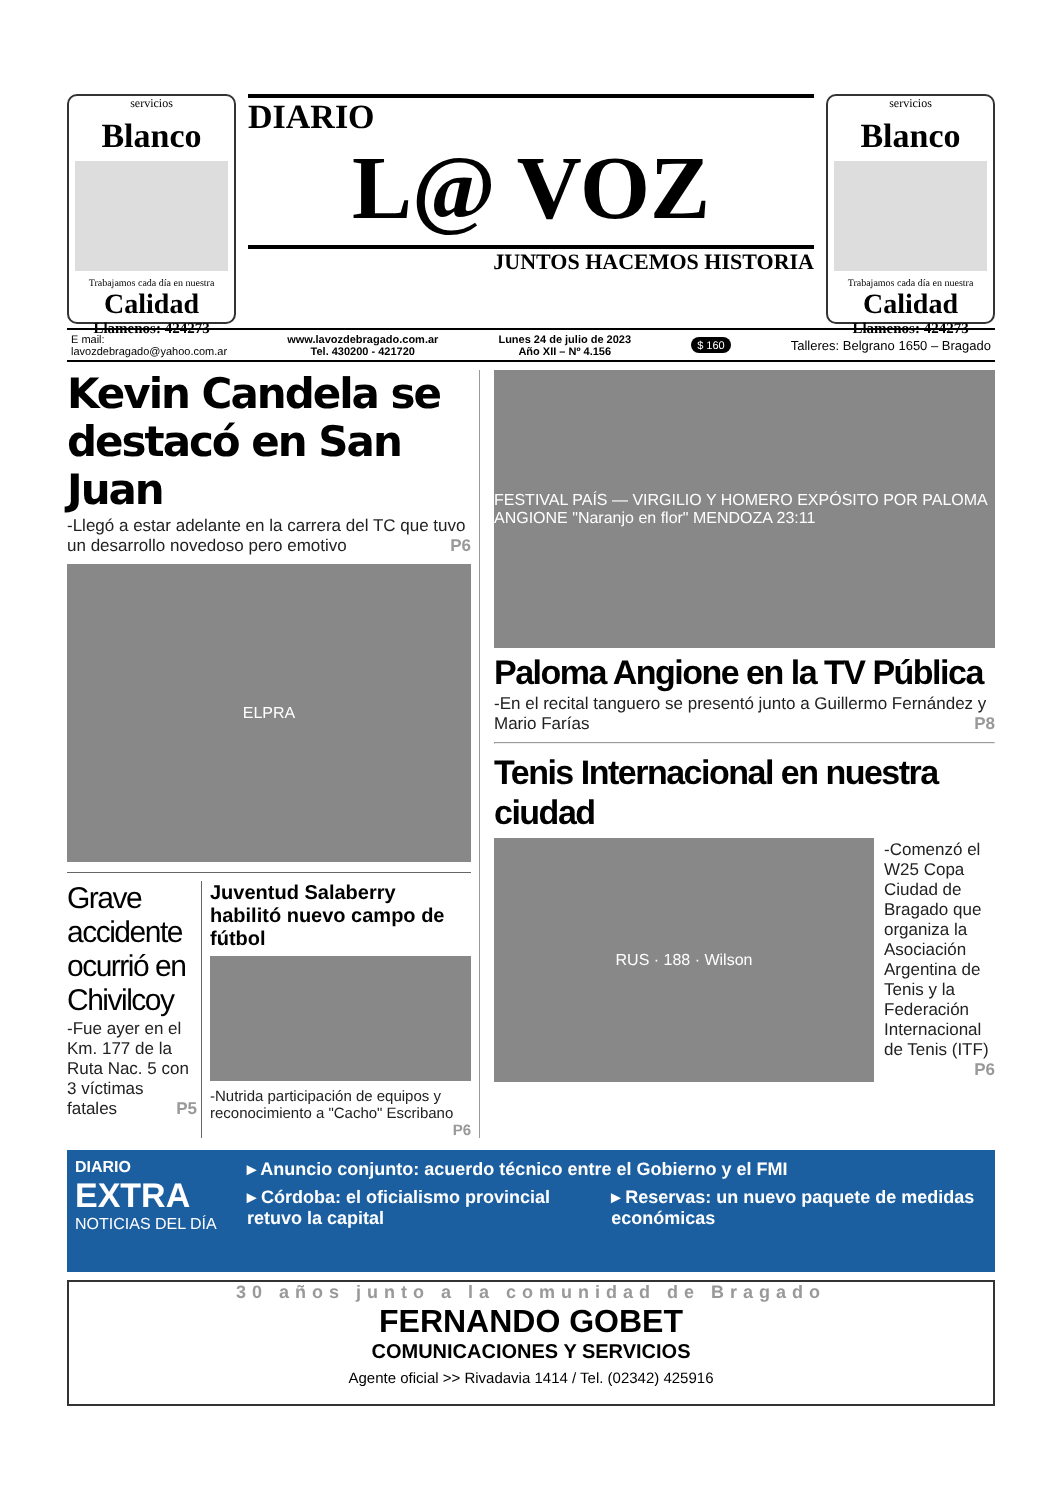servicios
Blanco
Trabajamos cada día en nuestra
Calidad
Llamenos: 424273
DIARIO
L@ VOZ
JUNTOS HACEMOS HISTORIA
servicios
Blanco
Trabajamos cada día en nuestra
Calidad
Llamenos: 424273
E mail:
lavozdebragado@yahoo.com.ar
www.lavozdebragado.com.ar
Tel. 430200 - 421720
Lunes 24 de julio de 2023
Año XII – Nº 4.156
$ 160
Talleres: Belgrano 1650 – Bragado
Kevin Candela se destacó en San Juan
-Llegó a estar adelante en la carrera del TC que tuvo un desarrollo novedoso pero emotivo P6
ELPRA
Grave accidente ocurrió en Chivilcoy
-Fue ayer en el Km. 177 de la Ruta Nac. 5 con 3 víctimas fatales P5
Juventud Salaberry habilitó nuevo campo de fútbol
-Nutrida participación de equipos y reconocimiento a "Cacho" Escribano P6
FESTIVAL PAÍS — VIRGILIO Y HOMERO EXPÓSITO POR PALOMA ANGIONE "Naranjo en flor" MENDOZA 23:11
Paloma Angione en la TV Pública
-En el recital tanguero se presentó junto a Guillermo Fernández y Mario Farías P8
Tenis Internacional en nuestra ciudad
RUS · 188 · Wilson
-Comenzó el W25 Copa Ciudad de Bragado que organiza la Asociación Argentina de Tenis y la Federación Internacional de Tenis (ITF) P6
DIARIO
EXTRA
NOTICIAS DEL DÍA
▸ Anuncio conjunto: acuerdo técnico entre el Gobierno y el FMI
▸ Córdoba: el oficialismo provincial retuvo la capital
▸ Reservas: un nuevo paquete de medidas económicas
30 años junto a la comunidad de Bragado
FERNANDO GOBET
COMUNICACIONES Y SERVICIOS
Agente oficial >> Rivadavia 1414 / Tel. (02342) 425916